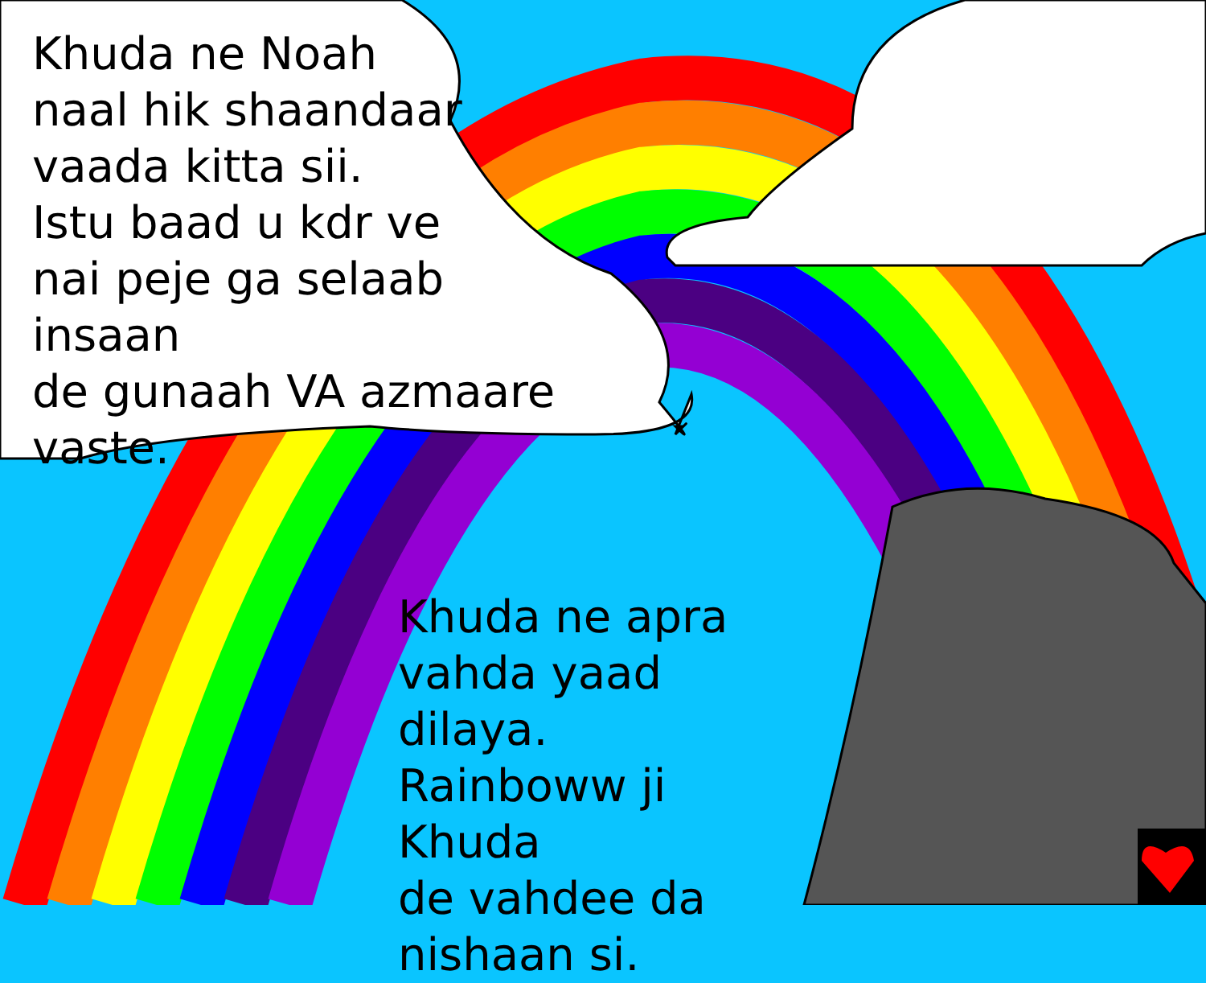Khuda ne Noah
naal hik shaandaar
vaada kitta sii.
Istu baad u kdr ve
nai peje ga selaab insaan
de gunaah VA azmaare
vaste.
Khuda ne apra
vahda yaad dilaya.
Rainboww ji Khuda
de vahdee da
nishaan si.